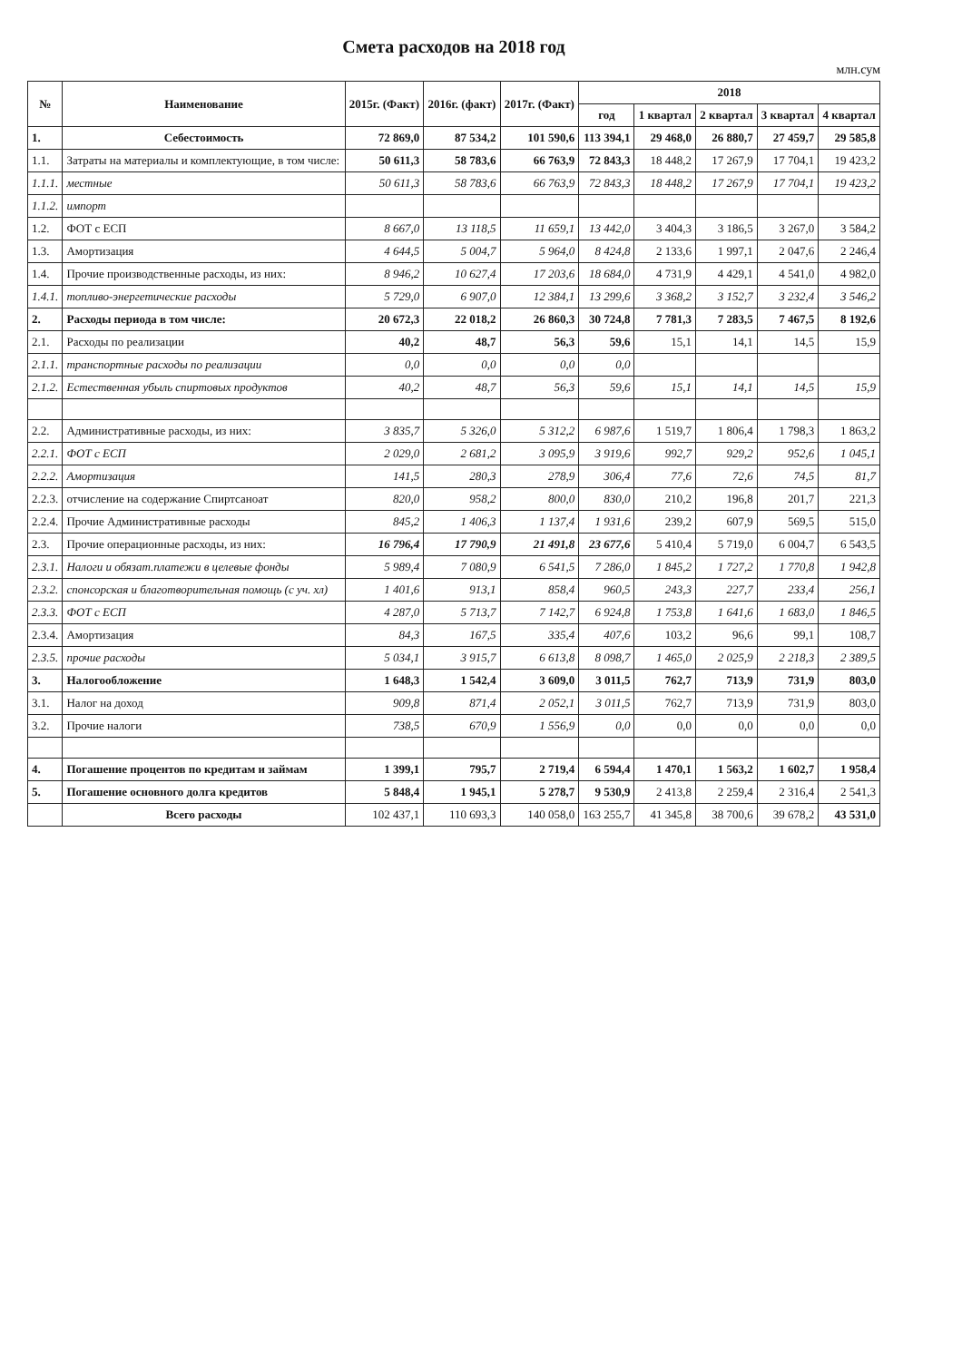Смета расходов на 2018 год
млн.сум
| № | Наименование | 2015г. (Факт) | 2016г. (факт) | 2017г. (Факт) | 2018 | | | | |
| --- | --- | --- | --- | --- | --- | --- | --- | --- | --- |
| | | | | | год | 1 квартал | 2 квартал | 3 квартал | 4 квартал |
| 1. | Себестоимость | 72 869,0 | 87 534,2 | 101 590,6 | 113 394,1 | 29 468,0 | 26 880,7 | 27 459,7 | 29 585,8 |
| 1.1. | Затраты на материалы и комплектующие, в том числе: | 50 611,3 | 58 783,6 | 66 763,9 | 72 843,3 | 18 448,2 | 17 267,9 | 17 704,1 | 19 423,2 |
| 1.1.1. | местные | 50 611,3 | 58 783,6 | 66 763,9 | 72 843,3 | 18 448,2 | 17 267,9 | 17 704,1 | 19 423,2 |
| 1.1.2. | импорт | | | | | | | | |
| 1.2. | ФОТ с ЕСП | 8 667,0 | 13 118,5 | 11 659,1 | 13 442,0 | 3 404,3 | 3 186,5 | 3 267,0 | 3 584,2 |
| 1.3. | Амортизация | 4 644,5 | 5 004,7 | 5 964,0 | 8 424,8 | 2 133,6 | 1 997,1 | 2 047,6 | 2 246,4 |
| 1.4. | Прочие производственные расходы, из них: | 8 946,2 | 10 627,4 | 17 203,6 | 18 684,0 | 4 731,9 | 4 429,1 | 4 541,0 | 4 982,0 |
| 1.4.1. | топливо-энергетические расходы | 5 729,0 | 6 907,0 | 12 384,1 | 13 299,6 | 3 368,2 | 3 152,7 | 3 232,4 | 3 546,2 |
| 2. | Расходы периода в том числе: | 20 672,3 | 22 018,2 | 26 860,3 | 30 724,8 | 7 781,3 | 7 283,5 | 7 467,5 | 8 192,6 |
| 2.1. | Расходы по реализации | 40,2 | 48,7 | 56,3 | 59,6 | 15,1 | 14,1 | 14,5 | 15,9 |
| 2.1.1. | транспортные расходы по реализации | 0,0 | 0,0 | 0,0 | 0,0 | | | | |
| 2.1.2. | Естественная убыль спиртовых продуктов | 40,2 | 48,7 | 56,3 | 59,6 | 15,1 | 14,1 | 14,5 | 15,9 |
| 2.2. | Административные расходы, из них: | 3 835,7 | 5 326,0 | 5 312,2 | 6 987,6 | 1 519,7 | 1 806,4 | 1 798,3 | 1 863,2 |
| 2.2.1. | ФОТ с ЕСП | 2 029,0 | 2 681,2 | 3 095,9 | 3 919,6 | 992,7 | 929,2 | 952,6 | 1 045,1 |
| 2.2.2. | Амортизация | 141,5 | 280,3 | 278,9 | 306,4 | 77,6 | 72,6 | 74,5 | 81,7 |
| 2.2.3. | отчисление на содержание Спиртсаноат | 820,0 | 958,2 | 800,0 | 830,0 | 210,2 | 196,8 | 201,7 | 221,3 |
| 2.2.4. | Прочие Административные расходы | 845,2 | 1 406,3 | 1 137,4 | 1 931,6 | 239,2 | 607,9 | 569,5 | 515,0 |
| 2.3. | Прочие операционные расходы, из них: | 16 796,4 | 17 790,9 | 21 491,8 | 23 677,6 | 5 410,4 | 5 719,0 | 6 004,7 | 6 543,5 |
| 2.3.1. | Налоги и обязат.платежи в целевые фонды | 5 989,4 | 7 080,9 | 6 541,5 | 7 286,0 | 1 845,2 | 1 727,2 | 1 770,8 | 1 942,8 |
| 2.3.2. | спонсорская и благотворительная помощь (с уч. хл) | 1 401,6 | 913,1 | 858,4 | 960,5 | 243,3 | 227,7 | 233,4 | 256,1 |
| 2.3.3. | ФОТ с ЕСП | 4 287,0 | 5 713,7 | 7 142,7 | 6 924,8 | 1 753,8 | 1 641,6 | 1 683,0 | 1 846,5 |
| 2.3.4. | Амортизация | 84,3 | 167,5 | 335,4 | 407,6 | 103,2 | 96,6 | 99,1 | 108,7 |
| 2.3.5. | прочие расходы | 5 034,1 | 3 915,7 | 6 613,8 | 8 098,7 | 1 465,0 | 2 025,9 | 2 218,3 | 2 389,5 |
| 3. | Налогообложение | 1 648,3 | 1 542,4 | 3 609,0 | 3 011,5 | 762,7 | 713,9 | 731,9 | 803,0 |
| 3.1. | Налог на доход | 909,8 | 871,4 | 2 052,1 | 3 011,5 | 762,7 | 713,9 | 731,9 | 803,0 |
| 3.2. | Прочие налоги | 738,5 | 670,9 | 1 556,9 | 0,0 | 0,0 | 0,0 | 0,0 | 0,0 |
| 4. | Погашение процентов по кредитам и займам | 1 399,1 | 795,7 | 2 719,4 | 6 594,4 | 1 470,1 | 1 563,2 | 1 602,7 | 1 958,4 |
| 5. | Погашение основного долга кредитов | 5 848,4 | 1 945,1 | 5 278,7 | 9 530,9 | 2 413,8 | 2 259,4 | 2 316,4 | 2 541,3 |
| | Всего расходы | 102 437,1 | 110 693,3 | 140 058,0 | 163 255,7 | 41 345,8 | 38 700,6 | 39 678,2 | 43 531,0 |